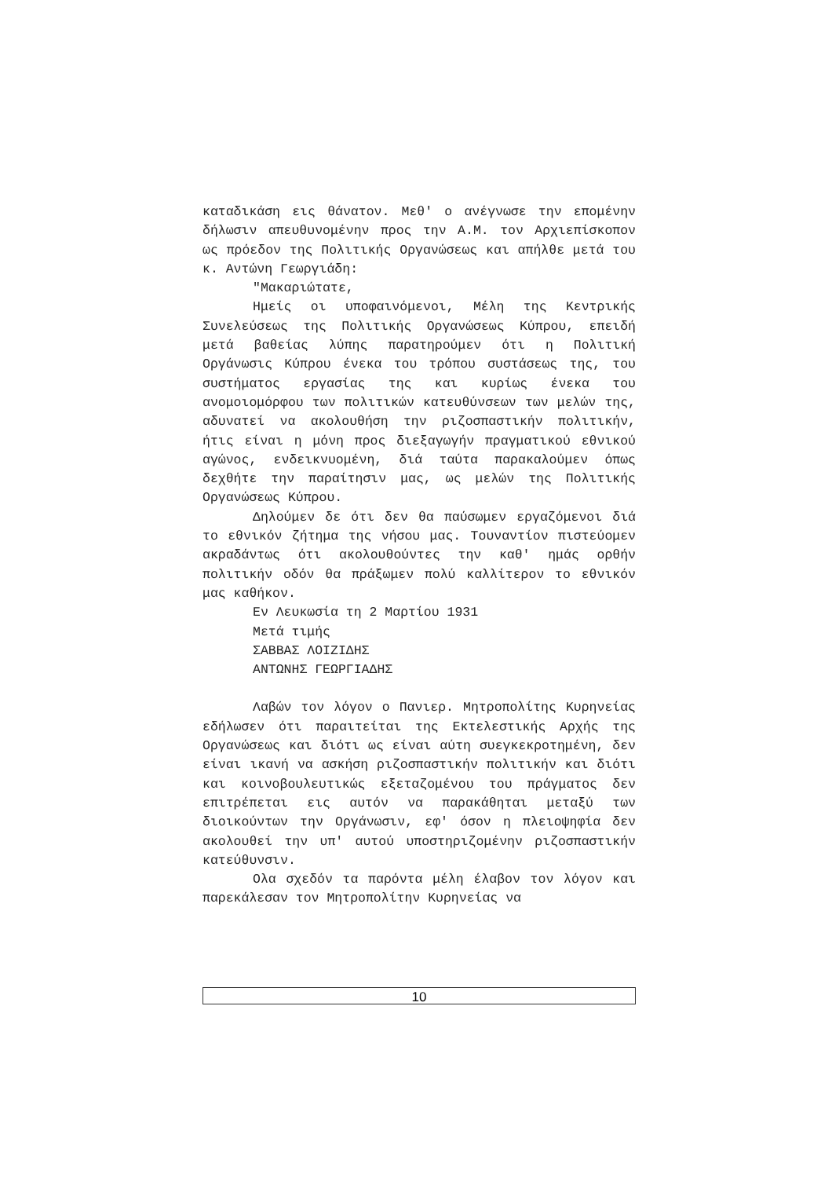καταδικάση εις θάνατον. Μεθ' ο ανέγνωσε την επομένην δήλωσιν απευθυνομένην προς την Α.Μ. τον Αρχιεπίσκοπον ως πρόεδον της Πολιτικής Οργανώσεως και απήλθε μετά του κ. Αντώνη Γεωργιάδη:
"Μακαριώτατε,
Ημείς οι υποφαινόμενοι, Μέλη της Κεντρικής Συνελεύσεως της Πολιτικής Οργανώσεως Κύπρου, επειδή μετά βαθείας λύπης παρατηρούμεν ότι η Πολιτική Οργάνωσις Κύπρου ένεκα του τρόπου συστάσεως της, του συστήματος εργασίας της και κυρίως ένεκα του ανομοιομόρφου των πολιτικών κατευθύνσεων των μελών της, αδυνατεί να ακολουθήση την ριζοσπαστικήν πολιτικήν, ήτις είναι η μόνη προς διεξαγωγήν πραγματικού εθνικού αγώνος, ενδεικνυομένη, διά ταύτα παρακαλούμεν όπως δεχθήτε την παραίτησιν μας, ως μελών της Πολιτικής Οργανώσεως Κύπρου.
Δηλούμεν δε ότι δεν θα παύσωμεν εργαζόμενοι διά το εθνικόν ζήτημα της νήσου μας. Τουναντίον πιστεύομεν ακραδάντως ότι ακολουθούντες την καθ' ημάς ορθήν πολιτικήν οδόν θα πράξωμεν πολύ καλλίτερον το εθνικόν μας καθήκον.
Εν Λευκωσία τη 2 Μαρτίου 1931
Μετά τιμής
ΣΑΒΒΑΣ ΛΟΙΖΙΔΗΣ
ΑΝΤΩΝΗΣ ΓΕΩΡΓΙΑΔΗΣ
Λαβών τον λόγον ο Πανιερ. Μητροπολίτης Κυρηνείας εδήλωσεν ότι παραιτείται της Εκτελεστικής Αρχής της Οργανώσεως και διότι ως είναι αύτη συεγκεκροτημένη, δεν είναι ικανή να ασκήση ριζοσπαστικήν πολιτικήν και διότι και κοινοβουλευτικώς εξεταζομένου του πράγματος δεν επιτρέπεται εις αυτόν να παρακάθηται μεταξύ των διοικούντων την Οργάνωσιν, εφ' όσον η πλειοψηφία δεν ακολουθεί την υπ' αυτού υποστηριζομένην ριζοσπαστικήν κατεύθυνσιν.
Ολα σχεδόν τα παρόντα μέλη έλαβον τον λόγον και παρεκάλεσαν τον Μητροπολίτην Κυρηνείας να
10